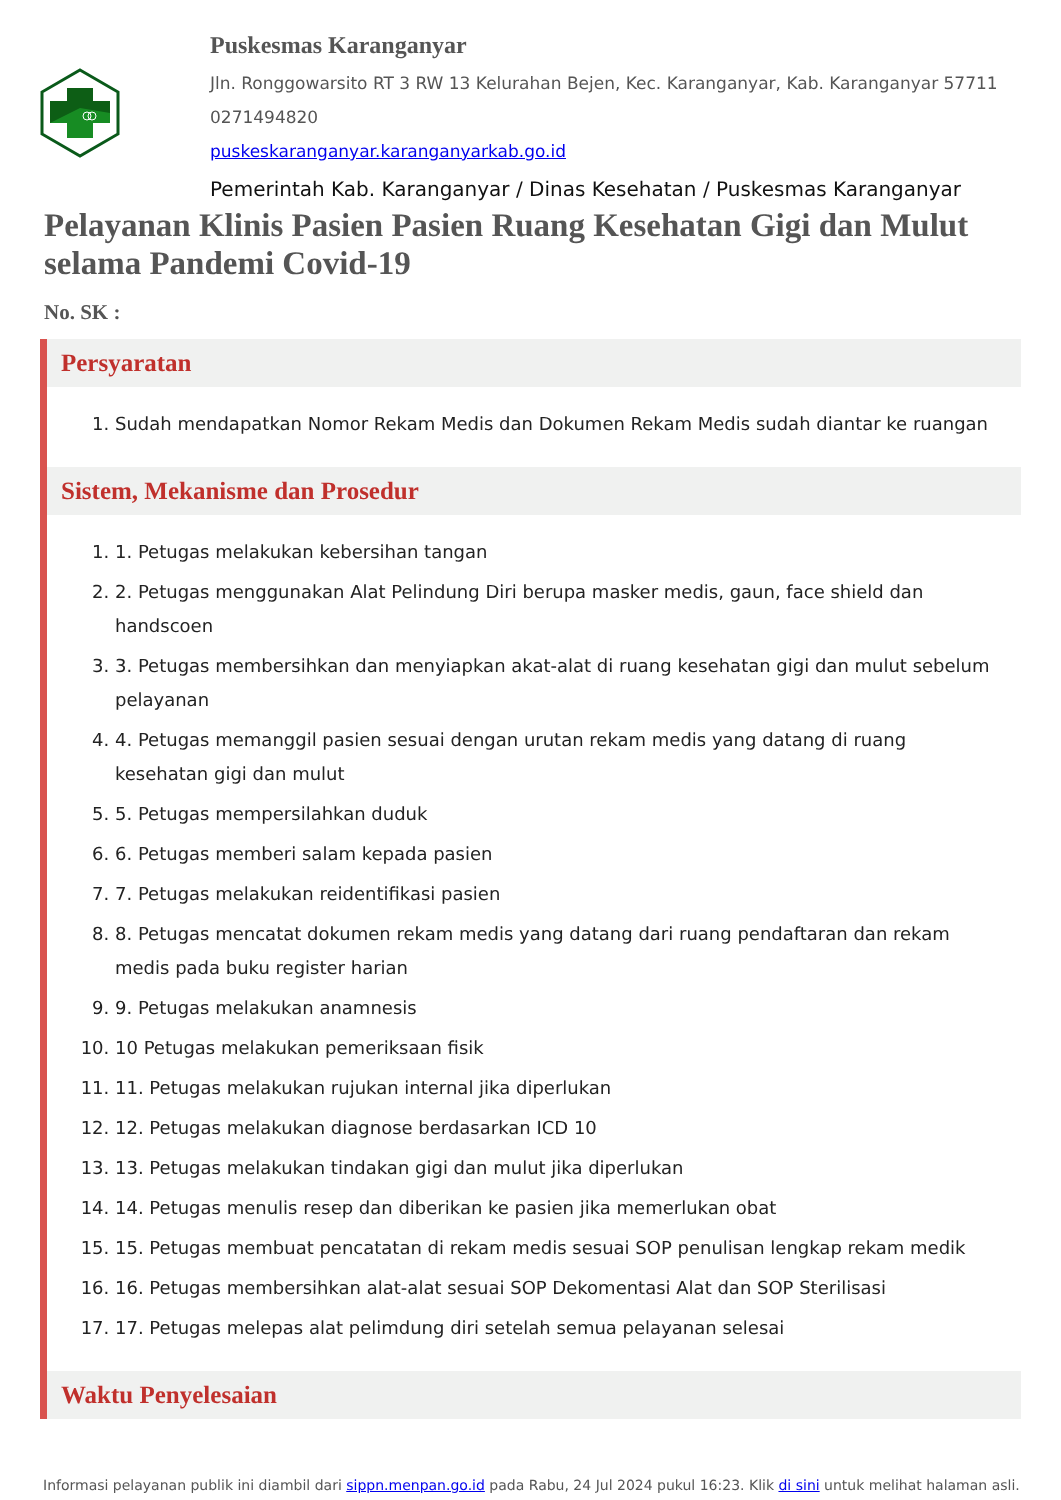Puskesmas Karanganyar
Jln. Ronggowarsito RT 3 RW 13 Kelurahan Bejen, Kec. Karanganyar, Kab. Karanganyar 57711
0271494820
puskeskaranganyar.karanganyarkab.go.id
Pemerintah Kab. Karanganyar / Dinas Kesehatan / Puskesmas Karanganyar
Pelayanan Klinis Pasien Pasien Ruang Kesehatan Gigi dan Mulut selama Pandemi Covid-19
No. SK :
Persyaratan
1. Sudah mendapatkan Nomor Rekam Medis dan Dokumen Rekam Medis sudah diantar ke ruangan
Sistem, Mekanisme dan Prosedur
1. 1. Petugas melakukan kebersihan tangan
2. 2. Petugas menggunakan Alat Pelindung Diri berupa masker medis, gaun, face shield dan handscoen
3. 3. Petugas membersihkan dan menyiapkan akat-alat di ruang kesehatan gigi dan mulut sebelum pelayanan
4. 4. Petugas memanggil pasien sesuai dengan urutan rekam medis yang datang di ruang kesehatan gigi dan mulut
5. 5. Petugas mempersilahkan duduk
6. 6. Petugas memberi salam kepada pasien
7. 7. Petugas melakukan reidentifikasi pasien
8. 8. Petugas mencatat dokumen rekam medis yang datang dari ruang pendaftaran dan rekam medis pada buku register harian
9. 9. Petugas melakukan anamnesis
10. 10 Petugas melakukan pemeriksaan fisik
11. 11. Petugas melakukan rujukan internal jika diperlukan
12. 12. Petugas melakukan diagnose berdasarkan ICD 10
13. 13. Petugas melakukan tindakan gigi dan mulut jika diperlukan
14. 14. Petugas menulis resep dan diberikan ke pasien jika memerlukan obat
15. 15. Petugas membuat pencatatan di rekam medis sesuai SOP penulisan lengkap rekam medik
16. 16. Petugas membersihkan alat-alat sesuai SOP Dekomentasi Alat dan SOP Sterilisasi
17. 17. Petugas melepas alat pelimdung diri setelah semua pelayanan selesai
Waktu Penyelesaian
Informasi pelayanan publik ini diambil dari sippn.menpan.go.id pada Rabu, 24 Jul 2024 pukul 16:23. Klik di sini untuk melihat halaman asli.